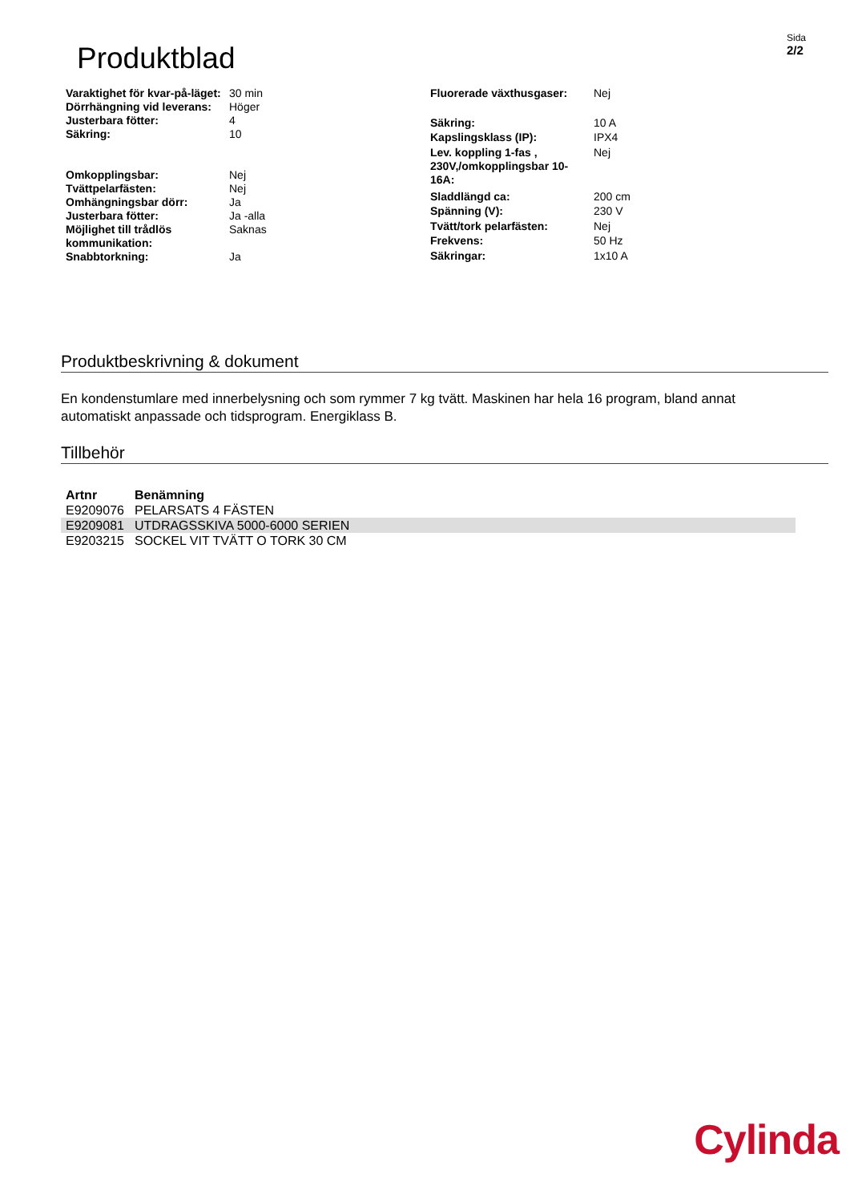Produktblad
Sida
2/2
| Varaktighet för kvar-på-läget: | 30 min |
| Dörrhängning vid leverans: | Höger |
| Justerbara fötter: | 4 |
| Säkring: | 10 |
| Omkopplingsbar: | Nej |
| Tvättpelarfästen: | Nej |
| Omhängningsbar dörr: | Ja |
| Justerbara fötter: | Ja -alla |
| Möjlighet till trådlös kommunikation: | Saknas |
| Snabbtorkning: | Ja |
| Fluorerade växthusgaser: | Nej |
| Säkring: | 10 A |
| Kapslingsklass (IP): | IPX4 |
| Lev. koppling 1-fas , 230V,/omkopplingsbar 10-16A: | Nej |
| Sladdlängd ca: | 200 cm |
| Spänning (V): | 230 V |
| Tvätt/tork pelarfästen: | Nej |
| Frekvens: | 50 Hz |
| Säkringar: | 1x10 A |
Produktbeskrivning & dokument
En kondenstumlare med innerbelysning och som rymmer 7 kg tvätt. Maskinen har hela 16 program, bland annat automatiskt anpassade och tidsprogram. Energiklass B.
Tillbehör
| Artnr | Benämning |
| --- | --- |
| E9209076 | PELARSATS 4 FÄSTEN |
| E9209081 | UTDRAGSSKIVA 5000-6000 SERIEN |
| E9203215 | SOCKEL VIT TVÄTT O TORK 30 CM |
Cylinda